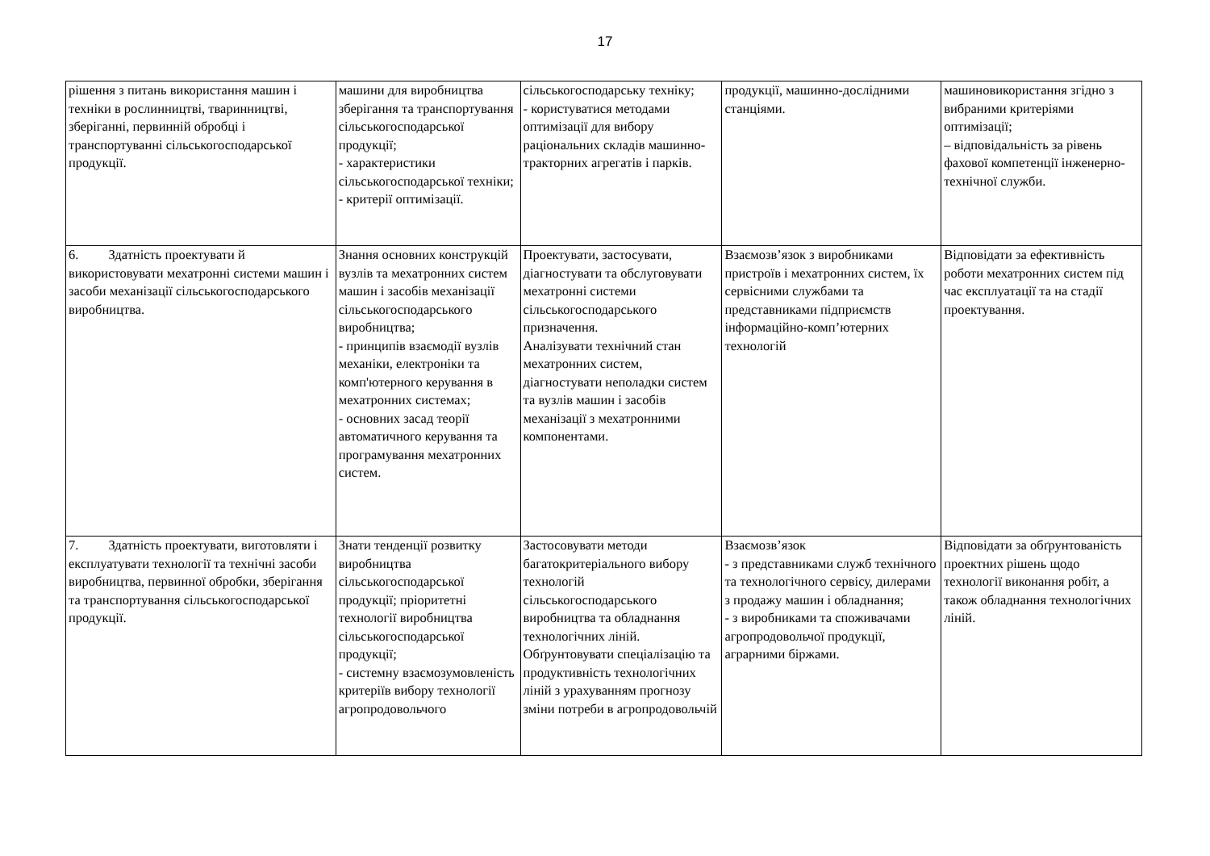17
| рішення з питань використання машин і техніки в рослинництві, тваринництві, зберіганні, первинній обробці і транспортуванні сільськогосподарської продукції. | машини для виробництва зберігання та транспортування сільськогосподарської продукції; - характеристики сільськогосподарської техніки; - критерії оптимізації. | сільськогосподарську техніку; - користуватися методами оптимізації для вибору раціональних складів машинно-тракторних агрегатів і парків. | продукції, машинно-дослідними станціями. | машиновикористання згідно з вибраними критеріями оптимізації; – відповідальність за рівень фахової компетенції інженерно-технічної служби. |
| 6. Здатність проектувати й використовувати мехатронні системи машин і засоби механізації сільськогосподарського виробництва. | Знання основних конструкцій вузлів та мехатронних систем машин і засобів механізації сільськогосподарського виробництва; - принципів взаємодії вузлів механіки, електроніки та комп'ютерного керування в мехатронних системах; - основних засад теорії автоматичного керування та програмування мехатронних систем. | Проектувати, застосувати, діагностувати та обслуговувати мехатронні системи сільськогосподарського призначення. Аналізувати технічний стан мехатронних систем, діагностувати неполадки систем та вузлів машин і засобів механізації з мехатронними компонентами. | Взаємозв’язок з виробниками пристроїв і мехатронних систем, їх сервісними службами та представниками підприємств інформаційно-комп’ютерних технологій | Відповідати за ефективність роботи мехатронних систем під час експлуатації та на стадії проектування. |
| 7. Здатність проектувати, виготовляти і експлуатувати технології та технічні засоби виробництва, первинної обробки, зберігання та транспортування сільськогосподарської продукції. | Знати тенденції розвитку виробництва сільськогосподарської продукції; пріоритетні технології виробництва сільськогосподарської продукції; - системну взаємозумовленість критеріїв вибору технології агропродовольчого | Застосовувати методи багатокритеріального вибору технологій сільськогосподарського виробництва та обладнання технологічних ліній. Обґрунтовувати спеціалізацію та продуктивність технологічних ліній з урахуванням прогнозу зміни потреби в агропродовольчій | Взаємозв’язок - з представниками служб технічного та технологічного сервісу, дилерами з продажу машин і обладнання; - з виробниками та споживачами агропродовольчої продукції, аграрними біржами. | Відповідати за обґрунтованість проектних рішень щодо технології виконання робіт, а також обладнання технологічних ліній. |